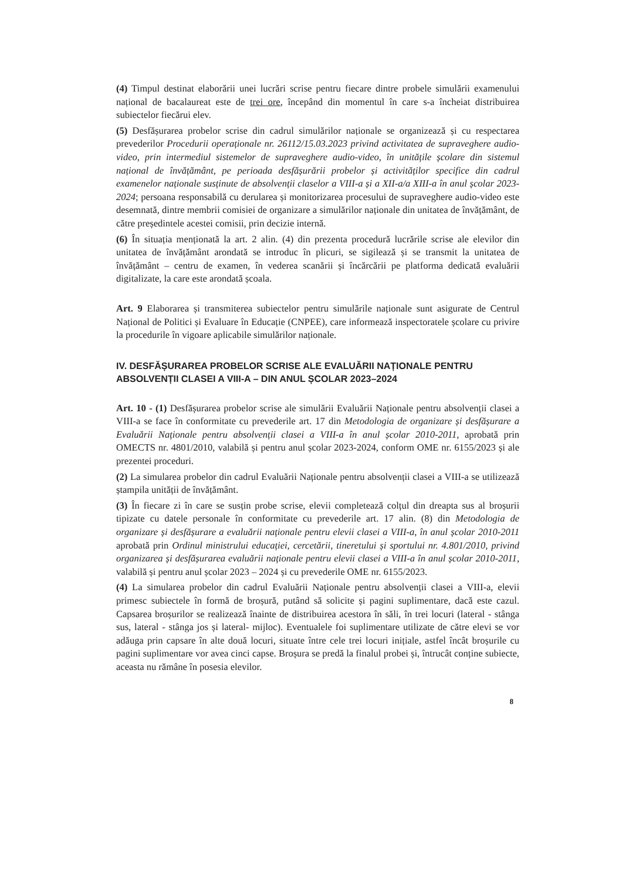(4) Timpul destinat elaborării unei lucrări scrise pentru fiecare dintre probele simulării examenului național de bacalaureat este de trei ore, începând din momentul în care s-a încheiat distribuirea subiectelor fiecărui elev.
(5) Desfășurarea probelor scrise din cadrul simulărilor naționale se organizează și cu respectarea prevederilor Procedurii operaționale nr. 26112/15.03.2023 privind activitatea de supraveghere audio-video, prin intermediul sistemelor de supraveghere audio-video, în unitățile școlare din sistemul național de învățământ, pe perioada desfășurării probelor și activităților specifice din cadrul examenelor naționale susținute de absolvenții claselor a VIII-a și a XII-a/a XIII-a în anul școlar 2023-2024; persoana responsabilă cu derularea și monitorizarea procesului de supraveghere audio-video este desemnată, dintre membrii comisiei de organizare a simulărilor naționale din unitatea de învățământ, de către președintele acestei comisii, prin decizie internă.
(6) În situația menționată la art. 2 alin. (4) din prezenta procedură lucrările scrise ale elevilor din unitatea de învățământ arondată se introduc în plicuri, se sigilează și se transmit la unitatea de învățământ – centru de examen, în vederea scanării și încărcării pe platforma dedicată evaluării digitalizate, la care este arondată școala.
Art. 9 Elaborarea și transmiterea subiectelor pentru simulările naționale sunt asigurate de Centrul Național de Politici și Evaluare în Educație (CNPEE), care informează inspectoratele școlare cu privire la procedurile în vigoare aplicabile simulărilor naționale.
IV. DESFĂȘURAREA PROBELOR SCRISE ALE EVALUĂRII NAȚIONALE PENTRU ABSOLVENȚII CLASEI A VIII-A – DIN ANUL ȘCOLAR 2023–2024
Art. 10 - (1) Desfășurarea probelor scrise ale simulării Evaluării Naționale pentru absolvenții clasei a VIII-a se face în conformitate cu prevederile art. 17 din Metodologia de organizare și desfășurare a Evaluării Naționale pentru absolvenții clasei a VIII-a în anul școlar 2010-2011, aprobată prin OMECTS nr. 4801/2010, valabilă și pentru anul școlar 2023-2024, conform OME nr. 6155/2023 și ale prezentei proceduri.
(2) La simularea probelor din cadrul Evaluării Naționale pentru absolvenții clasei a VIII-a se utilizează ștampila unității de învățământ.
(3) În fiecare zi în care se susțin probe scrise, elevii completează colțul din dreapta sus al broșurii tipizate cu datele personale în conformitate cu prevederile art. 17 alin. (8) din Metodologia de organizare și desfășurare a evaluării naționale pentru elevii clasei a VIII-a, în anul școlar 2010-2011 aprobată prin Ordinul ministrului educației, cercetării, tineretului și sportului nr. 4.801/2010, privind organizarea și desfășurarea evaluării naționale pentru elevii clasei a VIII-a în anul școlar 2010-2011, valabilă și pentru anul școlar 2023 – 2024 și cu prevederile OME nr. 6155/2023.
(4) La simularea probelor din cadrul Evaluării Naționale pentru absolvenții clasei a VIII-a, elevii primesc subiectele în formă de broșură, putând să solicite și pagini suplimentare, dacă este cazul. Capsarea broșurilor se realizează înainte de distribuirea acestora în săli, în trei locuri (lateral - stânga sus, lateral - stânga jos și lateral- mijloc). Eventualele foi suplimentare utilizate de către elevi se vor adăuga prin capsare în alte două locuri, situate între cele trei locuri inițiale, astfel încât broșurile cu pagini suplimentare vor avea cinci capse. Broșura se predă la finalul probei și, întrucât conține subiecte, aceasta nu rămâne în posesia elevilor.
8